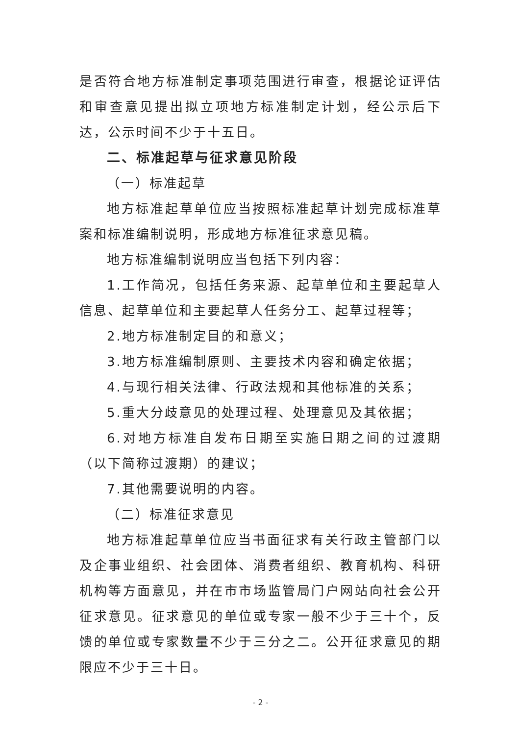是否符合地方标准制定事项范围进行审查，根据论证评估和审查意见提出拟立项地方标准制定计划，经公示后下达，公示时间不少于十五日。
二、标准起草与征求意见阶段
（一）标准起草
地方标准起草单位应当按照标准起草计划完成标准草案和标准编制说明，形成地方标准征求意见稿。
地方标准编制说明应当包括下列内容：
1.工作简况，包括任务来源、起草单位和主要起草人信息、起草单位和主要起草人任务分工、起草过程等；
2.地方标准制定目的和意义；
3.地方标准编制原则、主要技术内容和确定依据；
4.与现行相关法律、行政法规和其他标准的关系；
5.重大分歧意见的处理过程、处理意见及其依据；
6.对地方标准自发布日期至实施日期之间的过渡期（以下简称过渡期）的建议；
7.其他需要说明的内容。
（二）标准征求意见
地方标准起草单位应当书面征求有关行政主管部门以及企事业组织、社会团体、消费者组织、教育机构、科研机构等方面意见，并在市市场监管局门户网站向社会公开征求意见。征求意见的单位或专家一般不少于三十个，反馈的单位或专家数量不少于三分之二。公开征求意见的期限应不少于三十日。
- 2 -